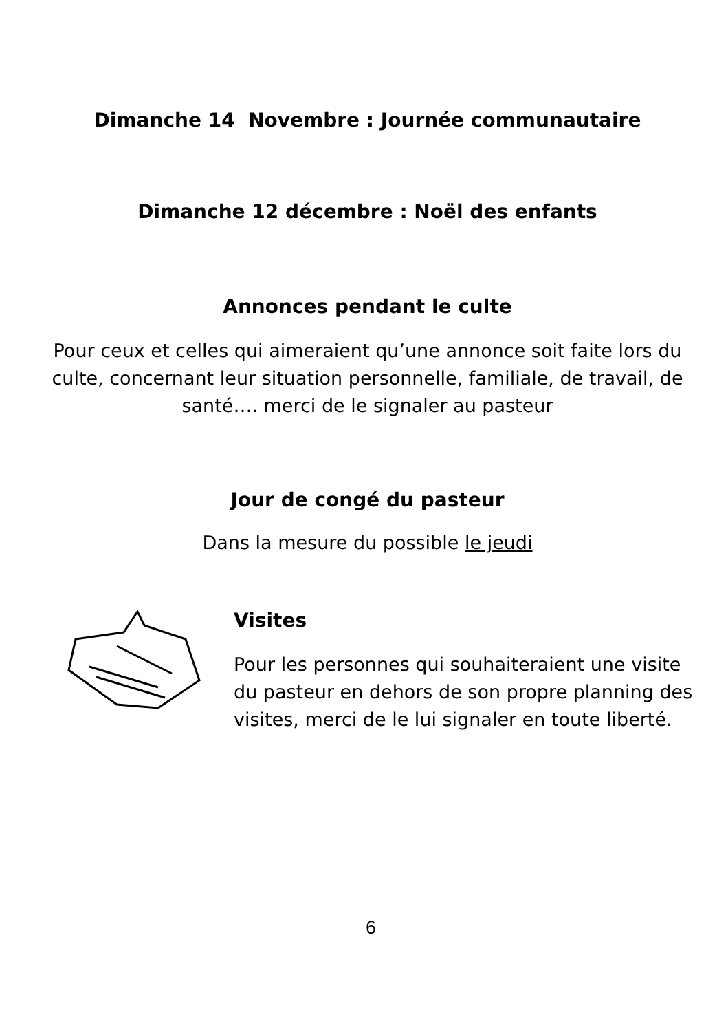Dimanche 14 Novembre : Journée communautaire
Dimanche 12 décembre : Noël des enfants
Annonces pendant le culte
Pour ceux et celles qui aimeraient qu’une annonce soit faite lors du culte, concernant leur situation personnelle, familiale, de travail, de santé…. merci de le signaler au pasteur
Jour de congé du pasteur
Dans la mesure du possible le jeudi
Visites
Pour les personnes qui souhaiteraient une visite du pasteur en dehors de son propre planning des visites, merci de le lui signaler en toute liberté.
6